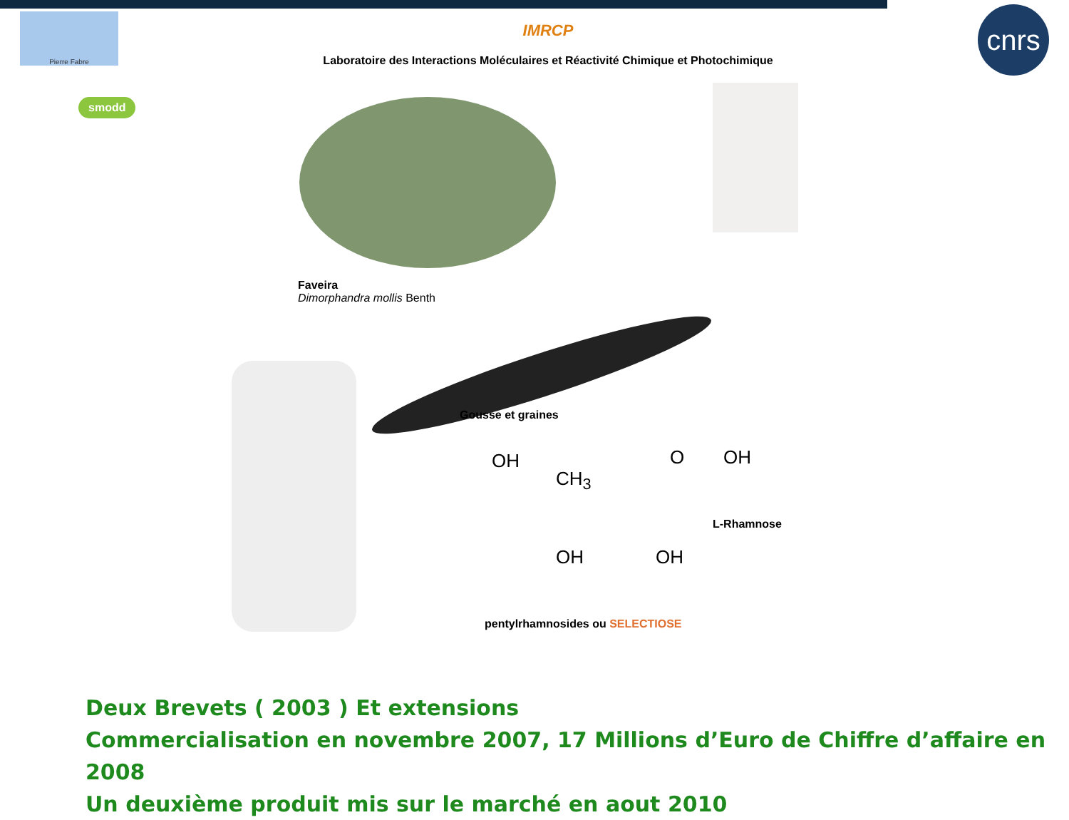Pierre Fabre
IMRCP
Laboratoire des Interactions Moléculaires et Réactivité Chimique et Photochimique
cnrs
smodd
Faveira
Dimorphandra mollis Benth
Gousse et graines
OH
CH<sub>3</sub>
O OH
L-Rhamnose
OH OH
pentylrhamnosides ou SELECTIOSE
Deux Brevets ( 2003 ) Et extensions
Commercialisation en novembre 2007, 17 Millions d’Euro de Chiffre d’affaire en 2008
Un deuxième produit mis sur le marché en aout 2010